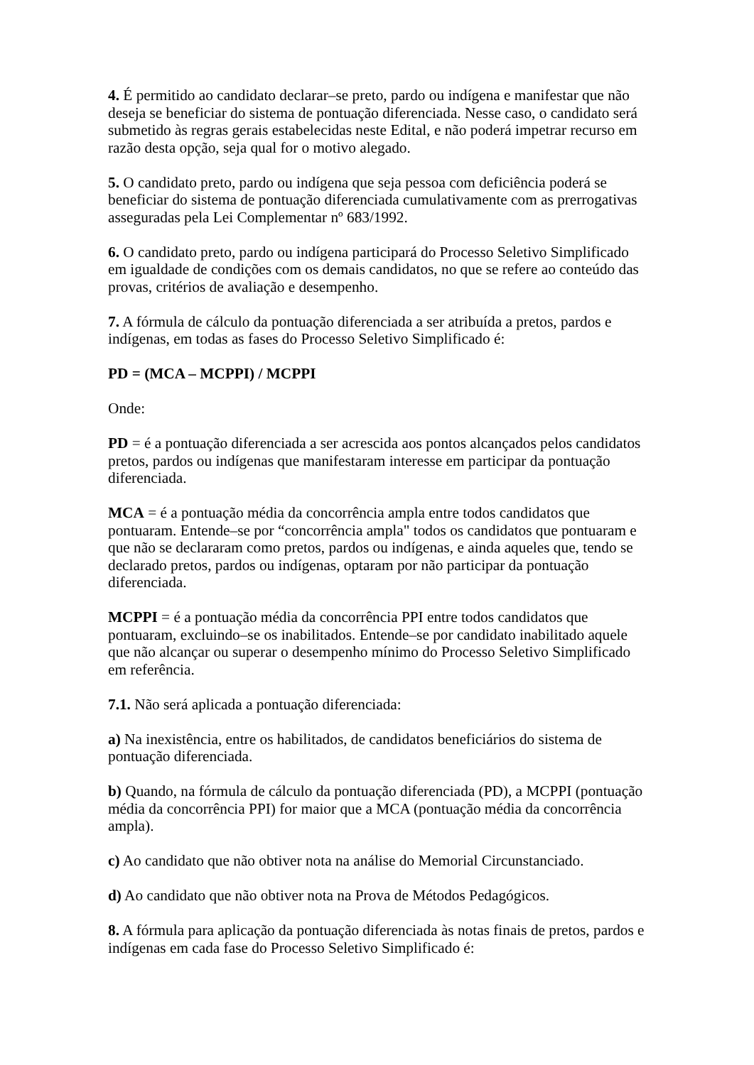4. É permitido ao candidato declarar–se preto, pardo ou indígena e manifestar que não deseja se beneficiar do sistema de pontuação diferenciada. Nesse caso, o candidato será submetido às regras gerais estabelecidas neste Edital, e não poderá impetrar recurso em razão desta opção, seja qual for o motivo alegado.
5. O candidato preto, pardo ou indígena que seja pessoa com deficiência poderá se beneficiar do sistema de pontuação diferenciada cumulativamente com as prerrogativas asseguradas pela Lei Complementar nº 683/1992.
6. O candidato preto, pardo ou indígena participará do Processo Seletivo Simplificado em igualdade de condições com os demais candidatos, no que se refere ao conteúdo das provas, critérios de avaliação e desempenho.
7. A fórmula de cálculo da pontuação diferenciada a ser atribuída a pretos, pardos e indígenas, em todas as fases do Processo Seletivo Simplificado é:
PD = (MCA – MCPPI) / MCPPI
Onde:
PD = é a pontuação diferenciada a ser acrescida aos pontos alcançados pelos candidatos pretos, pardos ou indígenas que manifestaram interesse em participar da pontuação diferenciada.
MCA = é a pontuação média da concorrência ampla entre todos candidatos que pontuaram. Entende–se por “concorrência ampla" todos os candidatos que pontuaram e que não se declararam como pretos, pardos ou indígenas, e ainda aqueles que, tendo se declarado pretos, pardos ou indígenas, optaram por não participar da pontuação diferenciada.
MCPPI = é a pontuação média da concorrência PPI entre todos candidatos que pontuaram, excluindo–se os inabilitados. Entende–se por candidato inabilitado aquele que não alcançar ou superar o desempenho mínimo do Processo Seletivo Simplificado em referência.
7.1. Não será aplicada a pontuação diferenciada:
a) Na inexistência, entre os habilitados, de candidatos beneficiários do sistema de pontuação diferenciada.
b) Quando, na fórmula de cálculo da pontuação diferenciada (PD), a MCPPI (pontuação média da concorrência PPI) for maior que a MCA (pontuação média da concorrência ampla).
c) Ao candidato que não obtiver nota na análise do Memorial Circunstanciado.
d) Ao candidato que não obtiver nota na Prova de Métodos Pedagógicos.
8. A fórmula para aplicação da pontuação diferenciada às notas finais de pretos, pardos e indígenas em cada fase do Processo Seletivo Simplificado é: